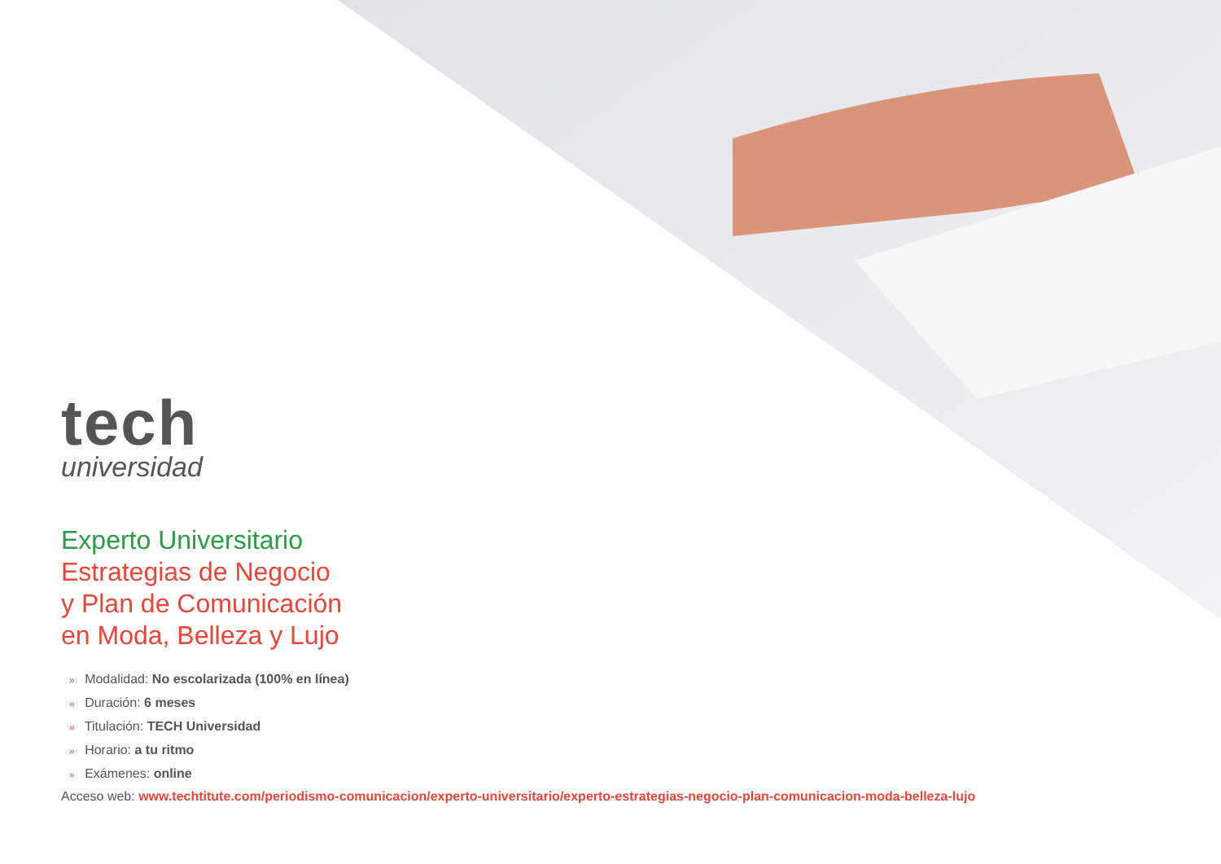tech
universidad
Experto Universitario
Estrategias de Negocio
y Plan de Comunicación
en Moda, Belleza y Lujo
» Modalidad: No escolarizada (100% en línea)
» Duración: 6 meses
» Titulación: TECH Universidad
» Horario: a tu ritmo
» Exámenes: online
Acceso web: www.techtitute.com/periodismo-comunicacion/experto-universitario/experto-estrategias-negocio-plan-comunicacion-moda-belleza-lujo